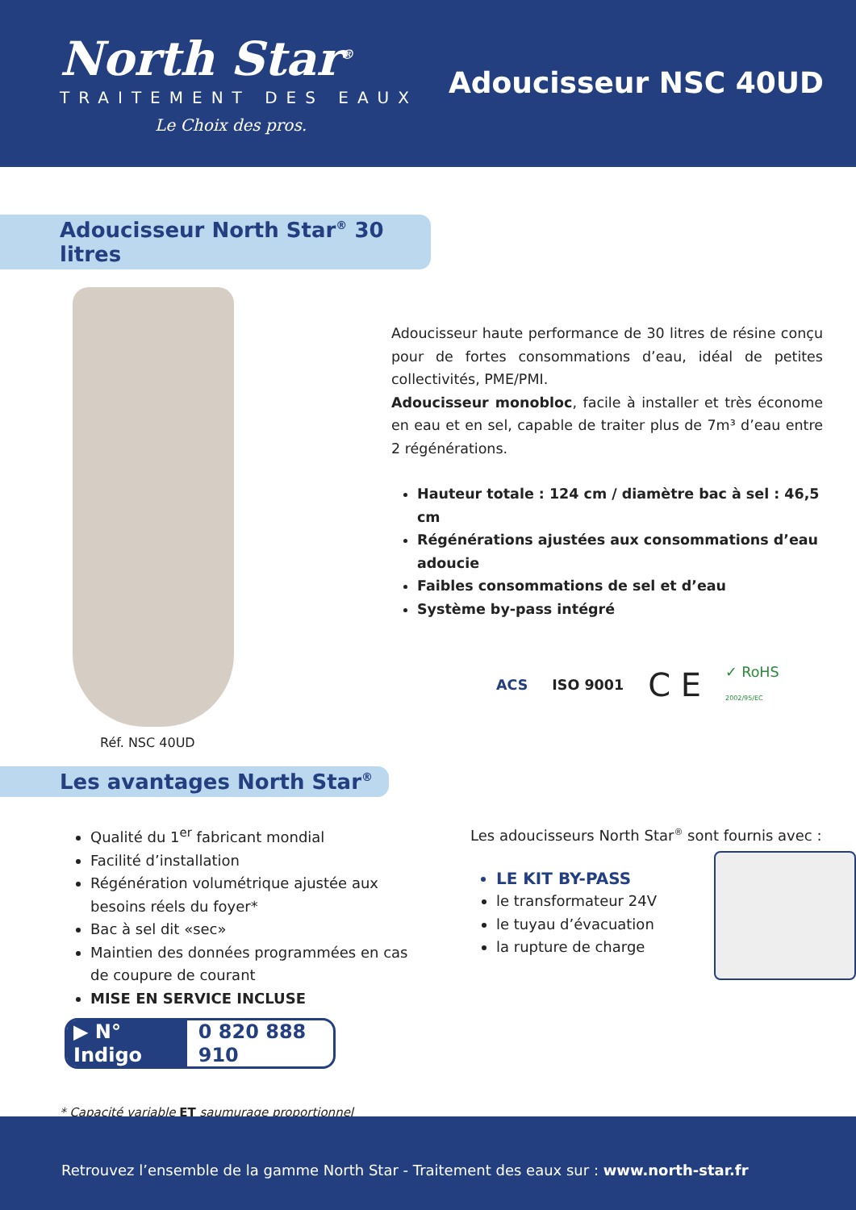North Star<sup>®</sup>
TRAITEMENT DES EAUX
Le Choix des pros.
Adoucisseur NSC 40UD
Adoucisseur North Star<sup>®</sup> 30 litres
Réf. NSC 40UD
Adoucisseur haute performance de 30 litres de résine conçu pour de fortes consommations d’eau, idéal de petites collectivités, PME/PMI.
Adoucisseur monobloc, facile à installer et très économe en eau et en sel, capable de traiter plus de 7m³ d’eau entre 2 régénérations.
Hauteur totale : 124 cm / diamètre bac à sel : 46,5 cm
Régénérations ajustées aux consommations d’eau adoucie
Faibles consommations de sel et d’eau
Système by-pass intégré
ACS ISO 9001 C E ✓ RoHS
2002/95/EC
Les avantages North Star<sup>®</sup>
Qualité du 1<sup>er</sup> fabricant mondial
Facilité d’installation
Régénération volumétrique ajustée aux besoins réels du foyer*
Bac à sel dit «sec»
Maintien des données programmées en cas de coupure de courant
MISE EN SERVICE INCLUSE
▶ N° Indigo 0 820 888 910
* Capacité variable ET saumurage proportionnel
Les adoucisseurs North Star<sup>®</sup> sont fournis avec :
LE KIT BY-PASS
le transformateur 24V
le tuyau d’évacuation
la rupture de charge
Retrouvez l’ensemble de la gamme North Star - Traitement des eaux sur : www.north-star.fr